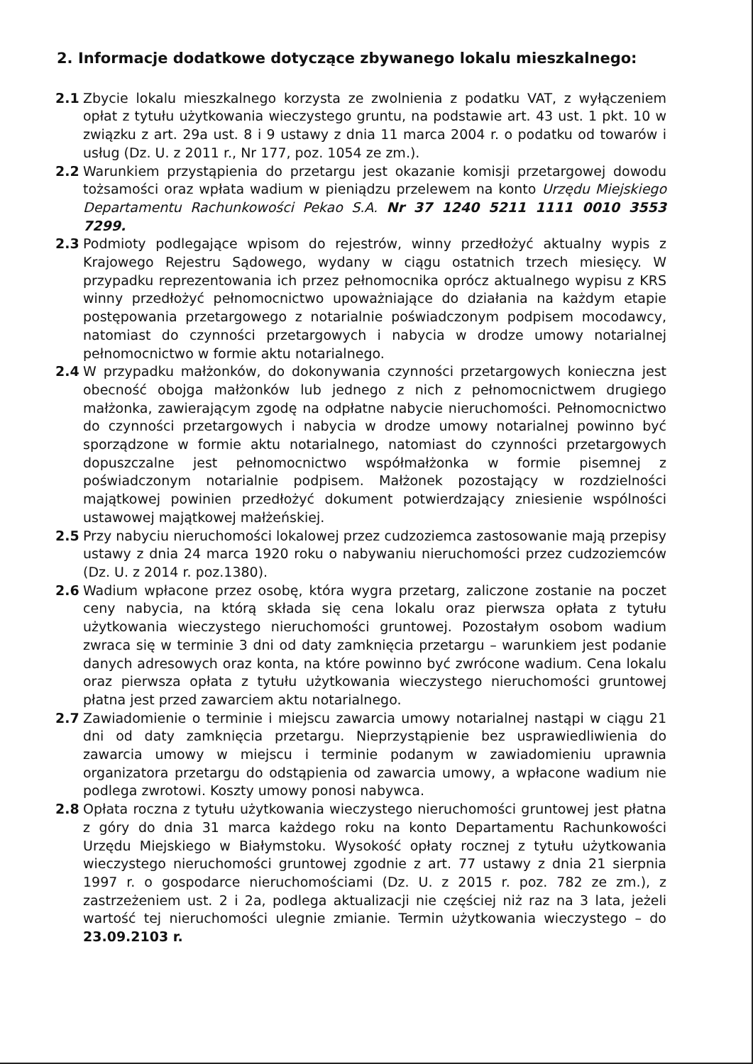2. Informacje dodatkowe dotyczące zbywanego lokalu mieszkalnego:
2.1 Zbycie lokalu mieszkalnego korzysta ze zwolnienia z podatku VAT, z wyłączeniem opłat z tytułu użytkowania wieczystego gruntu, na podstawie art. 43 ust. 1 pkt. 10 w związku z art. 29a ust. 8 i 9 ustawy z dnia 11 marca 2004 r. o podatku od towarów i usług (Dz. U. z 2011 r., Nr 177, poz. 1054 ze zm.).
2.2 Warunkiem przystąpienia do przetargu jest okazanie komisji przetargowej dowodu tożsamości oraz wpłata wadium w pieniądzu przelewem na konto Urzędu Miejskiego Departamentu Rachunkowości Pekao S.A. Nr 37 1240 5211 1111 0010 3553 7299.
2.3 Podmioty podlegające wpisom do rejestrów, winny przedłożyć aktualny wypis z Krajowego Rejestru Sądowego, wydany w ciągu ostatnich trzech miesięcy. W przypadku reprezentowania ich przez pełnomocnika oprócz aktualnego wypisu z KRS winny przedłożyć pełnomocnictwo upoważniające do działania na każdym etapie postępowania przetargowego z notarialnie poświadczonym podpisem mocodawcy, natomiast do czynności przetargowych i nabycia w drodze umowy notarialnej pełnomocnictwo w formie aktu notarialnego.
2.4 W przypadku małżonków, do dokonywania czynności przetargowych konieczna jest obecność obojga małżonków lub jednego z nich z pełnomocnictwem drugiego małżonka, zawierającym zgodę na odpłatne nabycie nieruchomości. Pełnomocnictwo do czynności przetargowych i nabycia w drodze umowy notarialnej powinno być sporządzone w formie aktu notarialnego, natomiast do czynności przetargowych dopuszczalne jest pełnomocnictwo współmałżonka w formie pisemnej z poświadczonym notarialnie podpisem. Małżonek pozostający w rozdzielności majątkowej powinien przedłożyć dokument potwierdzający zniesienie wspólności ustawowej majątkowej małżeńskiej.
2.5 Przy nabyciu nieruchomości lokalowej przez cudzoziemca zastosowanie mają przepisy ustawy z dnia 24 marca 1920 roku o nabywaniu nieruchomości przez cudzoziemców (Dz. U. z 2014 r. poz.1380).
2.6 Wadium wpłacone przez osobę, która wygra przetarg, zaliczone zostanie na poczet ceny nabycia, na którą składa się cena lokalu oraz pierwsza opłata z tytułu użytkowania wieczystego nieruchomości gruntowej. Pozostałym osobom wadium zwraca się w terminie 3 dni od daty zamknięcia przetargu – warunkiem jest podanie danych adresowych oraz konta, na które powinno być zwrócone wadium. Cena lokalu oraz pierwsza opłata z tytułu użytkowania wieczystego nieruchomości gruntowej płatna jest przed zawarciem aktu notarialnego.
2.7 Zawiadomienie o terminie i miejscu zawarcia umowy notarialnej nastąpi w ciągu 21 dni od daty zamknięcia przetargu. Nieprzystąpienie bez usprawiedliwienia do zawarcia umowy w miejscu i terminie podanym w zawiadomieniu uprawnia organizatora przetargu do odstąpienia od zawarcia umowy, a wpłacone wadium nie podlega zwrotowi. Koszty umowy ponosi nabywca.
2.8 Opłata roczna z tytułu użytkowania wieczystego nieruchomości gruntowej jest płatna z góry do dnia 31 marca każdego roku na konto Departamentu Rachunkowości Urzędu Miejskiego w Białymstoku. Wysokość opłaty rocznej z tytułu użytkowania wieczystego nieruchomości gruntowej zgodnie z art. 77 ustawy z dnia 21 sierpnia 1997 r. o gospodarce nieruchomościami (Dz. U. z 2015 r. poz. 782 ze zm.), z zastrzeżeniem ust. 2 i 2a, podlega aktualizacji nie częściej niż raz na 3 lata, jeżeli wartość tej nieruchomości ulegnie zmianie. Termin użytkowania wieczystego – do 23.09.2103 r.